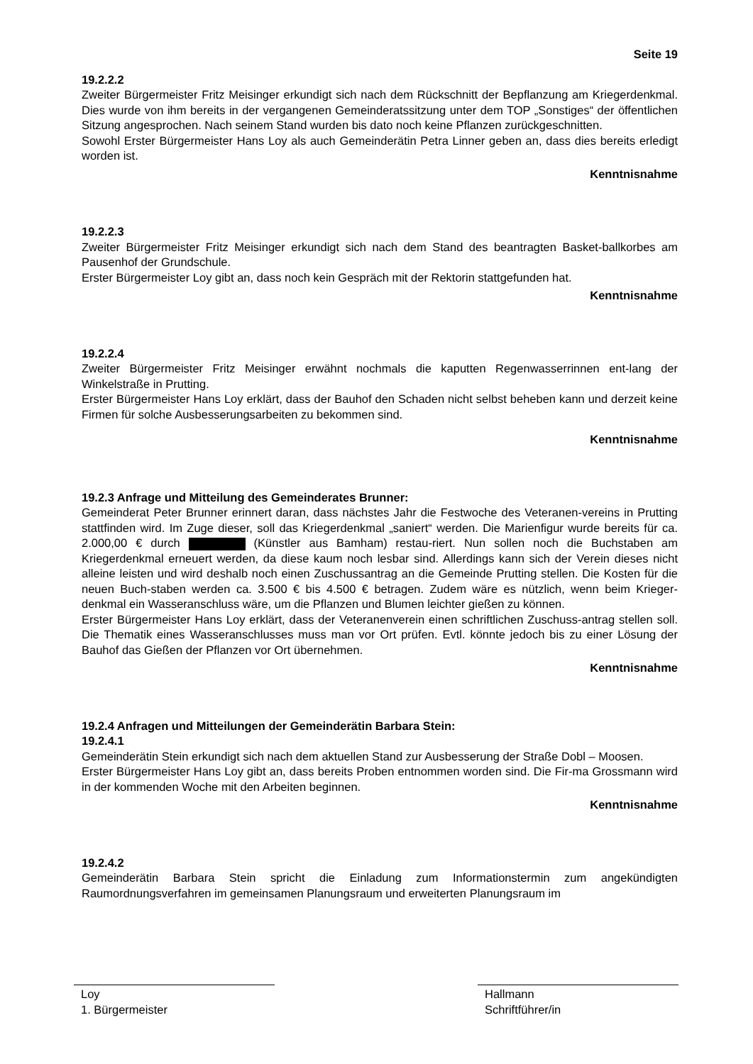Seite 19
19.2.2.2
Zweiter Bürgermeister Fritz Meisinger erkundigt sich nach dem Rückschnitt der Bepflanzung am Kriegerdenkmal. Dies wurde von ihm bereits in der vergangenen Gemeinderatssitzung unter dem TOP „Sonstiges“ der öffentlichen Sitzung angesprochen. Nach seinem Stand wurden bis dato noch keine Pflanzen zurückgeschnitten.
Sowohl Erster Bürgermeister Hans Loy als auch Gemeinderätin Petra Linner geben an, dass dies bereits erledigt worden ist.
Kenntnisnahme
19.2.2.3
Zweiter Bürgermeister Fritz Meisinger erkundigt sich nach dem Stand des beantragten Basket-ballkorbes am Pausenhof der Grundschule.
Erster Bürgermeister Loy gibt an, dass noch kein Gespräch mit der Rektorin stattgefunden hat.
Kenntnisnahme
19.2.2.4
Zweiter Bürgermeister Fritz Meisinger erwähnt nochmals die kaputten Regenwasserrinnen ent-lang der Winkelstraße in Prutting.
Erster Bürgermeister Hans Loy erklärt, dass der Bauhof den Schaden nicht selbst beheben kann und derzeit keine Firmen für solche Ausbesserungsarbeiten zu bekommen sind.
Kenntnisnahme
19.2.3 Anfrage und Mitteilung des Gemeinderates Brunner:
Gemeinderat Peter Brunner erinnert daran, dass nächstes Jahr die Festwoche des Veteranen-vereins in Prutting stattfinden wird. Im Zuge dieser, soll das Kriegerdenkmal „saniert“ werden. Die Marienfigur wurde bereits für ca. 2.000,00 € durch (Künstler aus Bamham) restau-riert. Nun sollen noch die Buchstaben am Kriegerdenkmal erneuert werden, da diese kaum noch lesbar sind. Allerdings kann sich der Verein dieses nicht alleine leisten und wird deshalb noch einen Zuschussantrag an die Gemeinde Prutting stellen. Die Kosten für die neuen Buch-staben werden ca. 3.500 € bis 4.500 € betragen. Zudem wäre es nützlich, wenn beim Krieger-denkmal ein Wasseranschluss wäre, um die Pflanzen und Blumen leichter gießen zu können.
Erster Bürgermeister Hans Loy erklärt, dass der Veteranenverein einen schriftlichen Zuschuss-antrag stellen soll. Die Thematik eines Wasseranschlusses muss man vor Ort prüfen. Evtl. könnte jedoch bis zu einer Lösung der Bauhof das Gießen der Pflanzen vor Ort übernehmen.
Kenntnisnahme
19.2.4 Anfragen und Mitteilungen der Gemeinderätin Barbara Stein:
19.2.4.1
Gemeinderätin Stein erkundigt sich nach dem aktuellen Stand zur Ausbesserung der Straße Dobl – Moosen.
Erster Bürgermeister Hans Loy gibt an, dass bereits Proben entnommen worden sind. Die Fir-ma Grossmann wird in der kommenden Woche mit den Arbeiten beginnen.
Kenntnisnahme
19.2.4.2
Gemeinderätin Barbara Stein spricht die Einladung zum Informationstermin zum angekündigten Raumordnungsverfahren im gemeinsamen Planungsraum und erweiterten Planungsraum im
Loy
1. Bürgermeister
Hallmann
Schriftführer/in